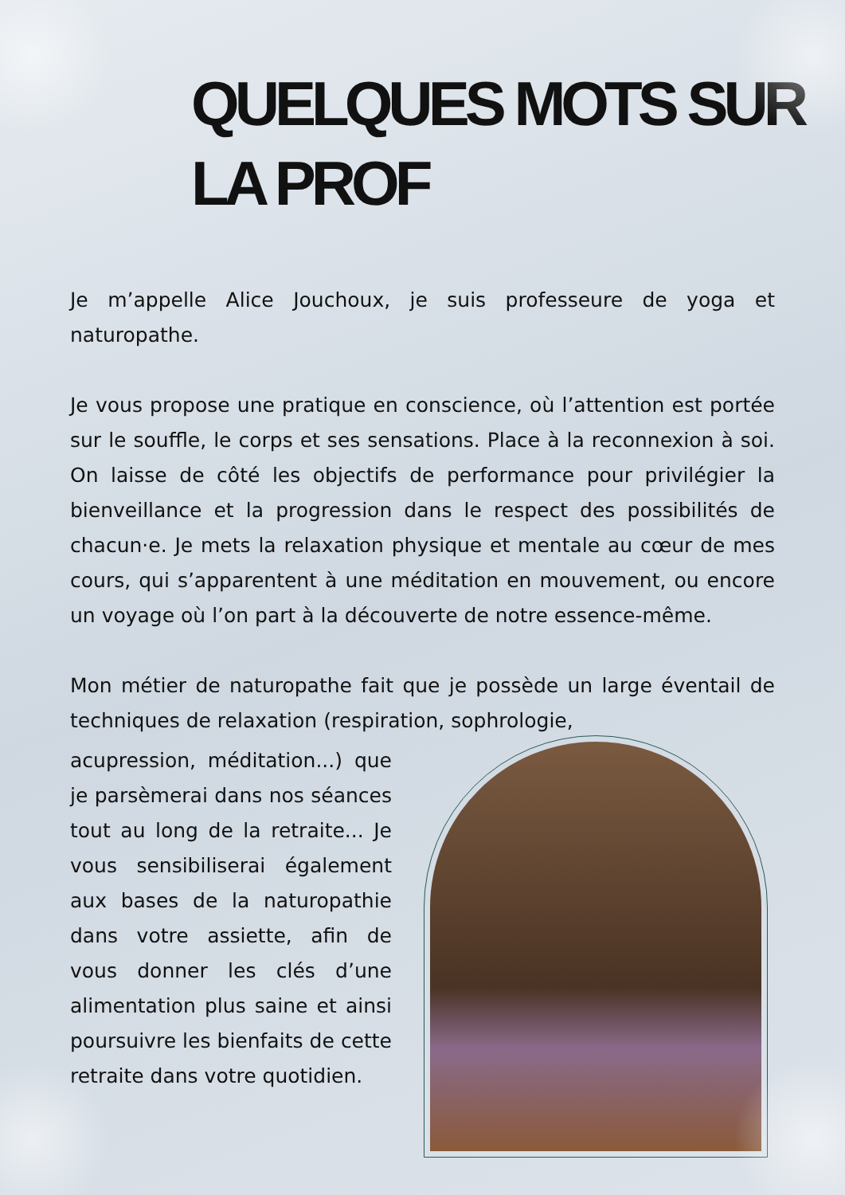QUELQUES MOTS SUR LA PROF
Je m’appelle Alice Jouchoux, je suis professeure de yoga et naturopathe.
Je vous propose une pratique en conscience, où l’attention est portée sur le souffle, le corps et ses sensations. Place à la reconnexion à soi. On laisse de côté les objectifs de performance pour privilégier la bienveillance et la progression dans le respect des possibilités de chacun·e. Je mets la relaxation physique et mentale au cœur de mes cours, qui s’apparentent à une méditation en mouvement, ou encore un voyage où l’on part à la découverte de notre essence-même.
Mon métier de naturopathe fait que je possède un large éventail de techniques de relaxation (respiration, sophrologie,
acupression, méditation...) que je parsèmerai dans nos séances tout au long de la retraite... Je vous sensibiliserai également aux bases de la naturopathie dans votre assiette, afin de vous donner les clés d’une alimentation plus saine et ainsi poursuivre les bienfaits de cette retraite dans votre quotidien.